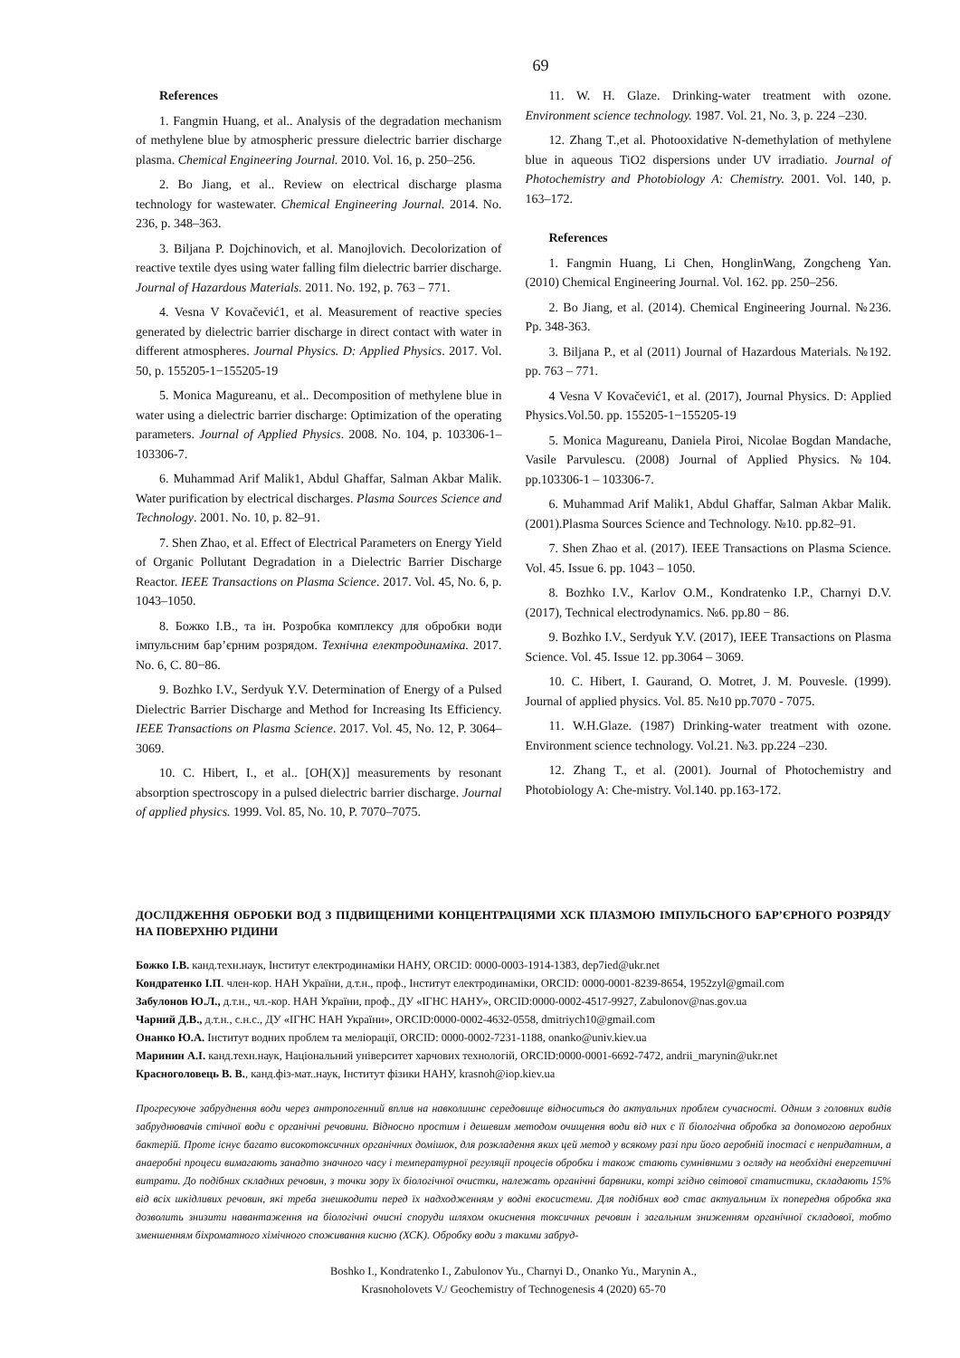69
References
1. Fangmin Huang, et al.. Analysis of the degradation mechanism of methylene blue by atmospheric pressure dielectric barrier discharge plasma. Chemical Engineering Journal. 2010. Vol. 16, p. 250–256.
2. Bo Jiang, et al.. Review on electrical discharge plasma technology for wastewater. Chemical Engineering Journal. 2014. No. 236, p. 348–363.
3. Biljana P. Dojchinovich, et al. Manojlovich. Decolorization of reactive textile dyes using water falling film dielectric barrier discharge. Journal of Hazardous Materials. 2011. No. 192, p. 763 – 771.
4. Vesna V Kovačević1, et al. Measurement of reactive species generated by dielectric barrier discharge in direct contact with water in different atmospheres. Journal Physics. D: Applied Physics. 2017. Vol. 50, p. 155205-1−155205-19
5. Monica Magureanu, et al.. Decomposition of methylene blue in water using a dielectric barrier discharge: Optimization of the operating parameters. Journal of Applied Physics. 2008. No. 104, p. 103306-1–103306-7.
6. Muhammad Arif Malik1, Abdul Ghaffar, Salman Akbar Malik. Water purification by electrical discharges. Plasma Sources Science and Technology. 2001. No. 10, p. 82–91.
7. Shen Zhao, et al. Effect of Electrical Parameters on Energy Yield of Organic Pollutant Degradation in a Dielectric Barrier Discharge Reactor. IEEE Transactions on Plasma Science. 2017. Vol. 45, No. 6, p. 1043–1050.
8. Божко І.В., та ін. Розробка комплексу для обробки води імпульсним бар’єрним розрядом. Технічна електродинаміка. 2017. No. 6, С. 80−86.
9. Bozhko I.V., Serdyuk Y.V. Determination of Energy of a Pulsed Dielectric Barrier Discharge and Method for Increasing Its Efficiency. IEEE Transactions on Plasma Science. 2017. Vol. 45, No. 12, P. 3064–3069.
10. C. Hibert, I., et al.. [OH(X)] measurements by resonant absorption spectroscopy in a pulsed dielectric barrier discharge. Journal of applied physics. 1999. Vol. 85, No. 10, P. 7070–7075.
11. W. H. Glaze. Drinking-water treatment with ozone. Environment science technology. 1987. Vol. 21, No. 3, p. 224 –230.
12. Zhang T.,et al. Photooxidative N-demethylation of methylene blue in aqueous TiO2 dispersions under UV irradiatio. Journal of Photochemistry and Photobiology A: Chemistry. 2001. Vol. 140, p. 163–172.
References
1. Fangmin Huang, Li Chen, HonglinWang, Zongcheng Yan. (2010) Chemical Engineering Journal. Vol. 162. pp. 250–256.
2. Bo Jiang, et al. (2014). Chemical Engineering Journal. №236. Pp. 348-363.
3. Biljana P., et al (2011) Journal of Hazardous Materials. №192. pp. 763 – 771.
4 Vesna V Kovačević1, et al. (2017), Journal Physics. D: Applied Physics.Vol.50. pp. 155205-1−155205-19
5. Monica Magureanu, Daniela Piroi, Nicolae Bogdan Mandache, Vasile Parvulescu. (2008) Journal of Applied Physics. №104. pp.103306-1 – 103306-7.
6. Muhammad Arif Malik1, Abdul Ghaffar, Salman Akbar Malik. (2001).Plasma Sources Science and Technology. №10. pp.82–91.
7. Shen Zhao et al. (2017). IEEE Transactions on Plasma Science. Vol. 45. Issue 6. pp. 1043 – 1050.
8. Bozhko I.V., Karlov O.M., Kondratenko I.P., Charnyi D.V. (2017), Technical electrodynamics. №6. pp.80 − 86.
9. Bozhko I.V., Serdyuk Y.V. (2017), IEEE Transactions on Plasma Science. Vol. 45. Issue 12. pp.3064 – 3069.
10. C. Hibert, I. Gaurand, O. Motret, J. M. Pouvesle. (1999). Journal of applied physics. Vol. 85. №10 pp.7070 - 7075.
11. W.H.Glaze. (1987) Drinking-water treatment with ozone. Environment science technology. Vol.21. №3. pp.224 –230.
12. Zhang T., et al. (2001). Journal of Photochemistry and Photobiology A: Che-mistry. Vol.140. pp.163-172.
ДОСЛІДЖЕННЯ ОБРОБКИ ВОД З ПІДВИЩЕНИМИ КОНЦЕНТРАЦІЯМИ ХСК ПЛАЗМОЮ ІМПУЛЬСНОГО БАР’ЄРНОГО РОЗРЯДУ НА ПОВЕРХНЮ РІДИНИ
Божко І.В. канд.техн.наук, Інститут електродинаміки НАНУ, ORCID: 0000-0003-1914-1383, dep7ied@ukr.net
Кондратенко І.П. член-кор. НАН України, д.т.н., проф., Інститут електродинаміки, ORCID: 0000-0001-8239-8654, 1952zyl@gmail.com
Забулонов Ю.Л., д.т.н., чл.-кор. НАН України, проф., ДУ «ІГНС НАНУ», ORCID:0000-0002-4517-9927, Zabulonov@nas.gov.ua
Чарний Д.В., д.т.н., с.н.с., ДУ «ІГНС НАН України», ORCID:0000-0002-4632-0558, dmitriych10@gmail.com
Онанко Ю.А. Інститут водних проблем та меліорації, ORCID: 0000-0002-7231-1188, onanko@univ.kiev.ua
Маринин А.І. канд.техн.наук, Національний університет харчових технологій, ORCID:0000-0001-6692-7472, andrii_marynin@ukr.net
Красноголовець В. В., канд.фіз-мат..наук, Інститут фізики НАНУ, krasnoh@iop.kiev.ua
Прогресуюче забруднення води через антропогенний вплив на навколишнє середовище відноситься до актуальних проблем сучасності. Одним з головних видів забруднювачів стічної води є органічні речовини. Відносно простим і дешевим методом очищення води від них є її біологічна обробка за допомогою аеробних бактерій. Проте існує багато високотоксичних органічних домішок, для розкладення яких цей метод у всякому разі при його аеробній іпостасі є непридатним, а анаеробні процеси вимагають занадто значного часу і температурної регуляції процесів обробки і також стають сумнівними з огляду на необхідні енергетичні витрати. До подібних складних речовин, з точки зору їх біологічної очистки, належать органічні барвники, котрі згідно світової статистики, складають 15% від всіх шкідливих речовин, які треба знешкодити перед їх надходженням у водні екосистеми. Для подібних вод стає актуальним їх попередня обробка яка дозволить знизити навантаження на біологічні очисні споруди шляхом окиснення токсичних речовин і загальним зниженням органічної складової, тобто зменшенням біхроматного хімічного споживання кисню (ХСК). Обробку води з такими забруд-
Boshko I., Kondratenko I., Zabulonov Yu., Charnyi D., Onanko Yu., Marynin A.,
Krasnoholovets V./ Geochemistry of Technogenesis 4 (2020) 65-70